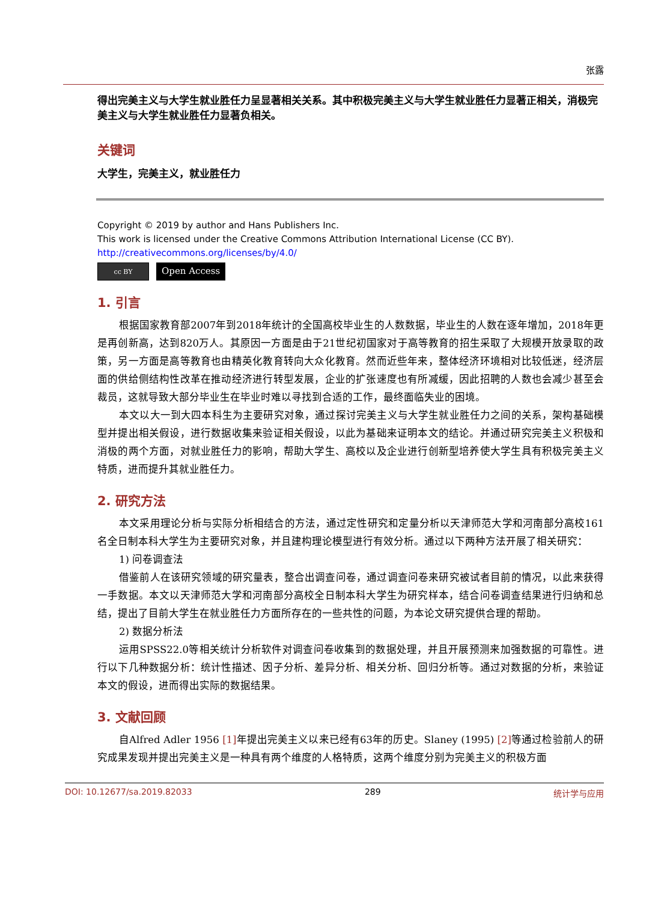张露
得出完美主义与大学生就业胜任力呈显著相关关系。其中积极完美主义与大学生就业胜任力显著正相关，消极完美主义与大学生就业胜任力显著负相关。
关键词
大学生，完美主义，就业胜任力
Copyright © 2019 by author and Hans Publishers Inc.
This work is licensed under the Creative Commons Attribution International License (CC BY).
http://creativecommons.org/licenses/by/4.0/
cc BY
Open Access
1. 引言
根据国家教育部2007年到2018年统计的全国高校毕业生的人数数据，毕业生的人数在逐年增加，2018年更是再创新高，达到820万人。其原因一方面是由于21世纪初国家对于高等教育的招生采取了大规模开放录取的政策，另一方面是高等教育也由精英化教育转向大众化教育。然而近些年来，整体经济环境相对比较低迷，经济层面的供给侧结构性改革在推动经济进行转型发展，企业的扩张速度也有所减缓，因此招聘的人数也会减少甚至会裁员，这就导致大部分毕业生在毕业时难以寻找到合适的工作，最终面临失业的困境。
本文以大一到大四本科生为主要研究对象，通过探讨完美主义与大学生就业胜任力之间的关系，架构基础模型并提出相关假设，进行数据收集来验证相关假设，以此为基础来证明本文的结论。并通过研究完美主义积极和消极的两个方面，对就业胜任力的影响，帮助大学生、高校以及企业进行创新型培养使大学生具有积极完美主义特质，进而提升其就业胜任力。
2. 研究方法
本文采用理论分析与实际分析相结合的方法，通过定性研究和定量分析以天津师范大学和河南部分高校161名全日制本科大学生为主要研究对象，并且建构理论模型进行有效分析。通过以下两种方法开展了相关研究：
1) 问卷调查法
借鉴前人在该研究领域的研究量表，整合出调查问卷，通过调查问卷来研究被试者目前的情况，以此来获得一手数据。本文以天津师范大学和河南部分高校全日制本科大学生为研究样本，结合问卷调查结果进行归纳和总结，提出了目前大学生在就业胜任力方面所存在的一些共性的问题，为本论文研究提供合理的帮助。
2) 数据分析法
运用SPSS22.0等相关统计分析软件对调查问卷收集到的数据处理，并且开展预测来加强数据的可靠性。进行以下几种数据分析：统计性描述、因子分析、差异分析、相关分析、回归分析等。通过对数据的分析，来验证本文的假设，进而得出实际的数据结果。
3. 文献回顾
自Alfred Adler 1956 [1] 年提出完美主义以来已经有63年的历史。Slaney (1995) [2] 等通过检验前人的研究成果发现并提出完美主义是一种具有两个维度的人格特质，这两个维度分别为完美主义的积极方面
DOI: 10.12677/sa.2019.82033 289 统计学与应用